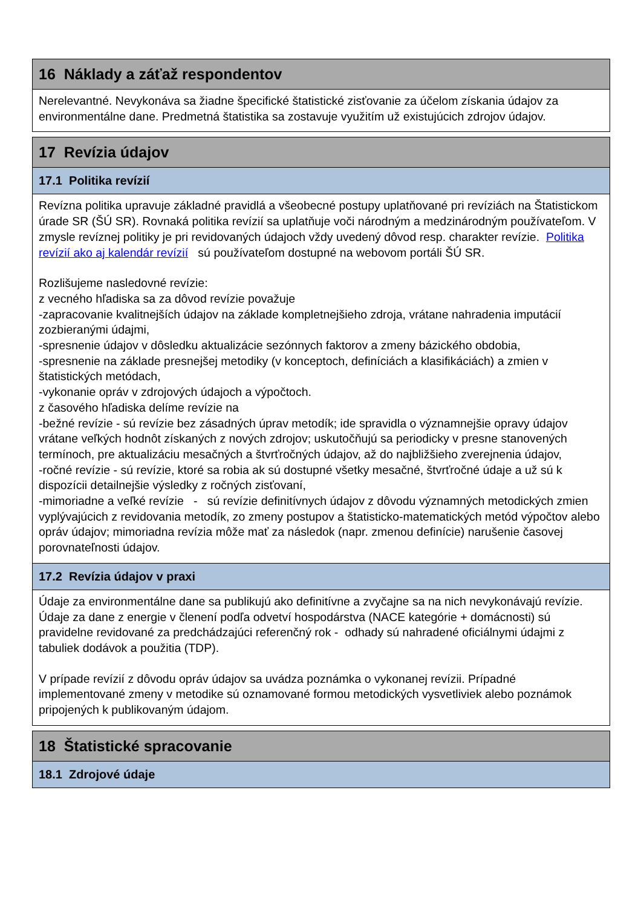16 Náklady a záťaž respondentov
Nerelevantné. Nevykonáva sa žiadne špecifické štatistické zisťovanie za účelom získania údajov za environmentálne dane. Predmetná štatistika sa zostavuje využitím už existujúcich zdrojov údajov.
17 Revízia údajov
17.1 Politika revízií
Revízna politika upravuje základné pravidlá a všeobecné postupy uplatňované pri revíziách na Štatistickom úrade SR (ŠÚ SR). Rovnaká politika revízií sa uplatňuje voči národným a medzinárodným používateľom. V zmysle revíznej politiky je pri revidovaných údajoch vždy uvedený dôvod resp. charakter revízie. Politika revízií ako aj kalendár revízií sú používateľom dostupné na webovom portáli ŠÚ SR.
Rozlišujeme nasledovné revízie:
z vecného hľadiska sa za dôvod revízie považuje
-zapracovanie kvalitnejších údajov na základe kompletnejšieho zdroja, vrátane nahradenia imputácií zozbieranými údajmi,
-spresnenie údajov v dôsledku aktualizácie sezónnych faktorov a zmeny bázického obdobia,
-spresnenie na základe presnejšej metodiky (v konceptoch, definíciách a klasifikáciách) a zmien v štatistických metódach,
-vykonanie opráv v zdrojových údajoch a výpočtoch.
z časového hľadiska delíme revízie na
-bežné revízie - sú revízie bez zásadných úprav metodík; ide spravidla o významnejšie opravy údajov vrátane veľkých hodnôt získaných z nových zdrojov; uskutočňujú sa periodicky v presne stanovených termínoch, pre aktualizáciu mesačných a štvrťročných údajov, až do najbližšieho zverejnenia údajov,
-ročné revízie - sú revízie, ktoré sa robia ak sú dostupné všetky mesačné, štvrťročné údaje a už sú k dispozícii detailnejšie výsledky z ročných zisťovaní,
-mimoriadne a veľké revízie - sú revízie definitívnych údajov z dôvodu významných metodických zmien vyplývajúcich z revidovania metodík, zo zmeny postupov a štatisticko-matematických metód výpočtov alebo opráv údajov; mimoriadna revízia môže mať za následok (napr. zmenou definície) narušenie časovej porovnateľnosti údajov.
17.2 Revízia údajov v praxi
Údaje za environmentálne dane sa publikujú ako definitívne a zvyčajne sa na nich nevykonávajú revízie. Údaje za dane z energie v členení podľa odvetví hospodárstva (NACE kategórie + domácnosti) sú pravidelne revidované za predchádzajúci referenčný rok - odhady sú nahradené oficiálnymi údajmi z tabuliek dodávok a použitia (TDP).
V prípade revízií z dôvodu opráv údajov sa uvádza poznámka o vykonanej revízii. Prípadné implementované zmeny v metodike sú oznamované formou metodických vysvetliviek alebo poznámok pripojených k publikovaným údajom.
18 Štatistické spracovanie
18.1 Zdrojové údaje